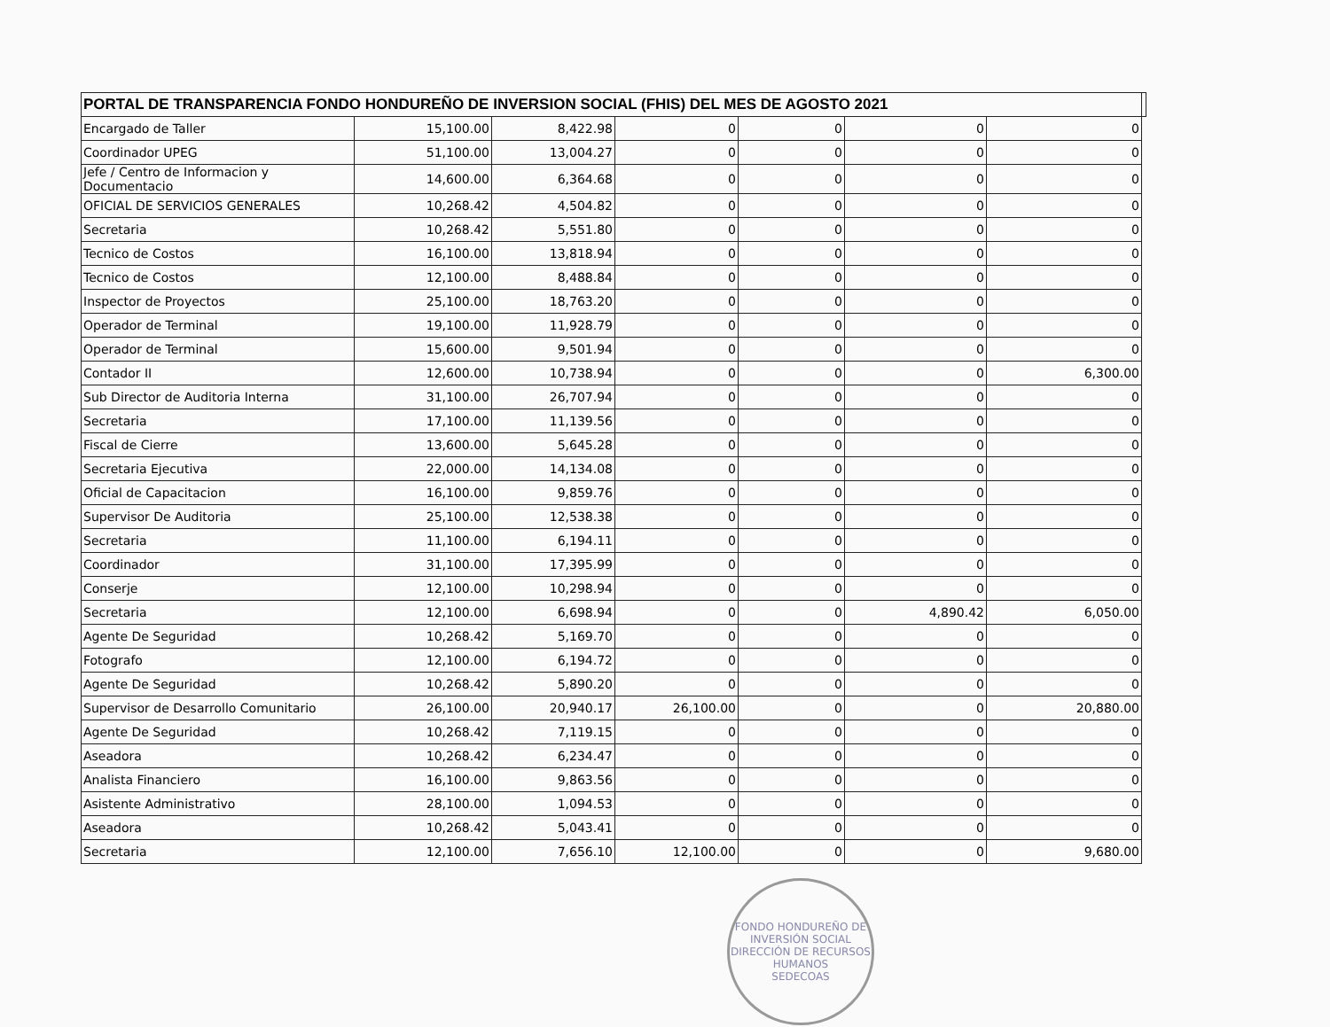| PORTAL DE TRANSPARENCIA FONDO HONDUREÑO DE INVERSION SOCIAL (FHIS) DEL MES DE AGOSTO 2021 | | | | | | | |
| --- | --- | --- | --- | --- | --- | --- | --- |
| Encargado de Taller | 15,100.00 | 8,422.98 | 0 | 0 | 0 | 0 | |
| Coordinador UPEG | 51,100.00 | 13,004.27 | 0 | 0 | 0 | 0 | |
| Jefe / Centro de Informacion y Documentacio | 14,600.00 | 6,364.68 | 0 | 0 | 0 | 0 | |
| OFICIAL DE SERVICIOS GENERALES | 10,268.42 | 4,504.82 | 0 | 0 | 0 | 0 | |
| Secretaria | 10,268.42 | 5,551.80 | 0 | 0 | 0 | 0 | |
| Tecnico de Costos | 16,100.00 | 13,818.94 | 0 | 0 | 0 | 0 | |
| Tecnico de Costos | 12,100.00 | 8,488.84 | 0 | 0 | 0 | 0 | |
| Inspector de Proyectos | 25,100.00 | 18,763.20 | 0 | 0 | 0 | 0 | |
| Operador de Terminal | 19,100.00 | 11,928.79 | 0 | 0 | 0 | 0 | |
| Operador de Terminal | 15,600.00 | 9,501.94 | 0 | 0 | 0 | 0 | |
| Contador II | 12,600.00 | 10,738.94 | 0 | 0 | 0 | 6,300.00 | |
| Sub Director de Auditoria Interna | 31,100.00 | 26,707.94 | 0 | 0 | 0 | 0 | |
| Secretaria | 17,100.00 | 11,139.56 | 0 | 0 | 0 | 0 | |
| Fiscal de Cierre | 13,600.00 | 5,645.28 | 0 | 0 | 0 | 0 | |
| Secretaria Ejecutiva | 22,000.00 | 14,134.08 | 0 | 0 | 0 | 0 | |
| Oficial de Capacitacion | 16,100.00 | 9,859.76 | 0 | 0 | 0 | 0 | |
| Supervisor De Auditoria | 25,100.00 | 12,538.38 | 0 | 0 | 0 | 0 | |
| Secretaria | 11,100.00 | 6,194.11 | 0 | 0 | 0 | 0 | |
| Coordinador | 31,100.00 | 17,395.99 | 0 | 0 | 0 | 0 | |
| Conserje | 12,100.00 | 10,298.94 | 0 | 0 | 0 | 0 | |
| Secretaria | 12,100.00 | 6,698.94 | 0 | 0 | 4,890.42 | 6,050.00 | |
| Agente De Seguridad | 10,268.42 | 5,169.70 | 0 | 0 | 0 | 0 | |
| Fotografo | 12,100.00 | 6,194.72 | 0 | 0 | 0 | 0 | |
| Agente De Seguridad | 10,268.42 | 5,890.20 | 0 | 0 | 0 | 0 | |
| Supervisor de Desarrollo Comunitario | 26,100.00 | 20,940.17 | 26,100.00 | 0 | 0 | 20,880.00 | |
| Agente De Seguridad | 10,268.42 | 7,119.15 | 0 | 0 | 0 | 0 | |
| Aseadora | 10,268.42 | 6,234.47 | 0 | 0 | 0 | 0 | |
| Analista Financiero | 16,100.00 | 9,863.56 | 0 | 0 | 0 | 0 | |
| Asistente Administrativo | 28,100.00 | 1,094.53 | 0 | 0 | 0 | 0 | |
| Aseadora | 10,268.42 | 5,043.41 | 0 | 0 | 0 | 0 | |
| Secretaria | 12,100.00 | 7,656.10 | 12,100.00 | 0 | 0 | 9,680.00 | |
FONDO HONDUREÑO DE INVERSIÓN SOCIAL
DIRECCIÓN DE RECURSOS HUMANOS
SEDECOAS